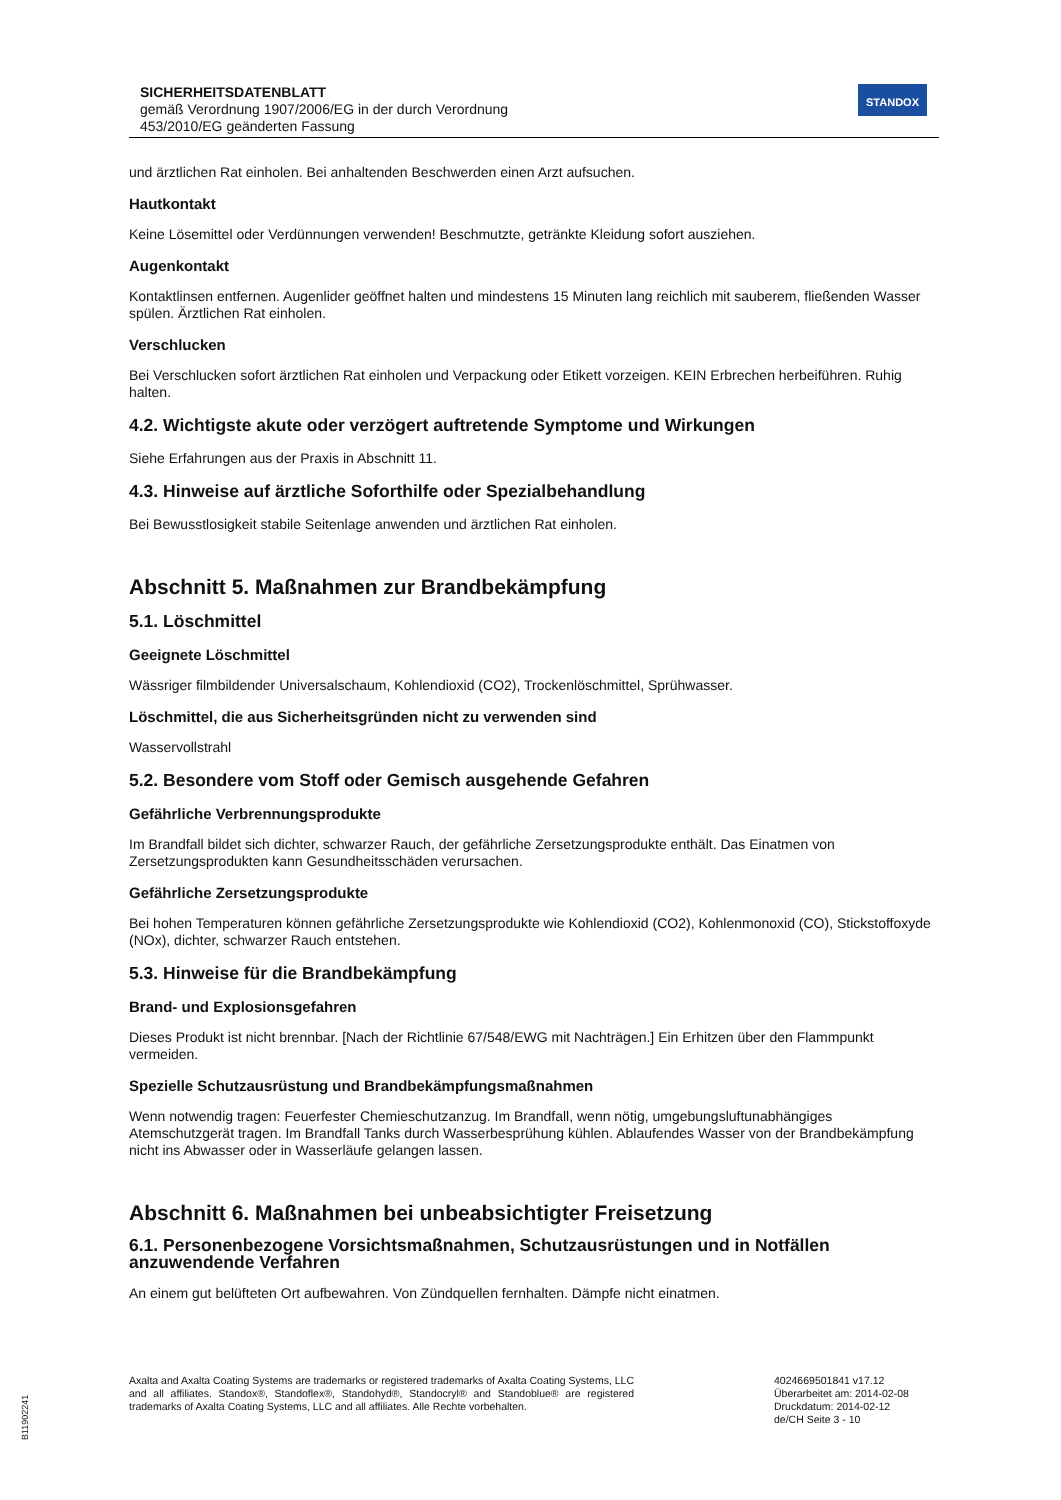SICHERHEITSDATENBLATT
gemäß Verordnung 1907/2006/EG in der durch Verordnung
453/2010/EG geänderten Fassung
STANDOX
und ärztlichen Rat einholen. Bei anhaltenden Beschwerden einen Arzt aufsuchen.
Hautkontakt
Keine Lösemittel oder Verdünnungen verwenden! Beschmutzte, getränkte Kleidung sofort ausziehen.
Augenkontakt
Kontaktlinsen entfernen. Augenlider geöffnet halten und mindestens 15 Minuten lang reichlich mit sauberem, fließenden Wasser spülen. Ärztlichen Rat einholen.
Verschlucken
Bei Verschlucken sofort ärztlichen Rat einholen und Verpackung oder Etikett vorzeigen. KEIN Erbrechen herbeiführen. Ruhig halten.
4.2. Wichtigste akute oder verzögert auftretende Symptome und Wirkungen
Siehe Erfahrungen aus der Praxis in Abschnitt 11.
4.3. Hinweise auf ärztliche Soforthilfe oder Spezialbehandlung
Bei Bewusstlosigkeit stabile Seitenlage anwenden und ärztlichen Rat einholen.
Abschnitt 5. Maßnahmen zur Brandbekämpfung
5.1. Löschmittel
Geeignete Löschmittel
Wässriger filmbildender Universalschaum, Kohlendioxid (CO2), Trockenlöschmittel, Sprühwasser.
Löschmittel, die aus Sicherheitsgründen nicht zu verwenden sind
Wasservollstrahl
5.2. Besondere vom Stoff oder Gemisch ausgehende Gefahren
Gefährliche Verbrennungsprodukte
Im Brandfall bildet sich dichter, schwarzer Rauch, der gefährliche Zersetzungsprodukte enthält. Das Einatmen von Zersetzungsprodukten kann Gesundheitsschäden verursachen.
Gefährliche Zersetzungsprodukte
Bei hohen Temperaturen können gefährliche Zersetzungsprodukte wie Kohlendioxid (CO2), Kohlenmonoxid (CO), Stickstoffoxyde (NOx), dichter, schwarzer Rauch entstehen.
5.3. Hinweise für die Brandbekämpfung
Brand- und Explosionsgefahren
Dieses Produkt ist nicht brennbar. [Nach der Richtlinie 67/548/EWG mit Nachträgen.] Ein Erhitzen über den Flammpunkt vermeiden.
Spezielle Schutzausrüstung und Brandbekämpfungsmaßnahmen
Wenn notwendig tragen: Feuerfester Chemieschutzanzug. Im Brandfall, wenn nötig, umgebungsluftunabhängiges Atemschutzgerät tragen. Im Brandfall Tanks durch Wasserbesprühung kühlen. Ablaufendes Wasser von der Brandbekämpfung nicht ins Abwasser oder in Wasserläufe gelangen lassen.
Abschnitt 6. Maßnahmen bei unbeabsichtigter Freisetzung
6.1. Personenbezogene Vorsichtsmaßnahmen, Schutzausrüstungen und in Notfällen anzuwendende Verfahren
An einem gut belüfteten Ort aufbewahren. Von Zündquellen fernhalten. Dämpfe nicht einatmen.
Axalta and Axalta Coating Systems are trademarks or registered trademarks of Axalta Coating Systems, LLC and all affiliates. Standox®, Standoflex®, Standohyd®, Standocryl® and Standoblue® are registered trademarks of Axalta Coating Systems, LLC and all affiliates. Alle Rechte vorbehalten.
4024669501841 v17.12
Überarbeitet am: 2014-02-08
Druckdatum: 2014-02-12
de/CH Seite 3 - 10
B11902241